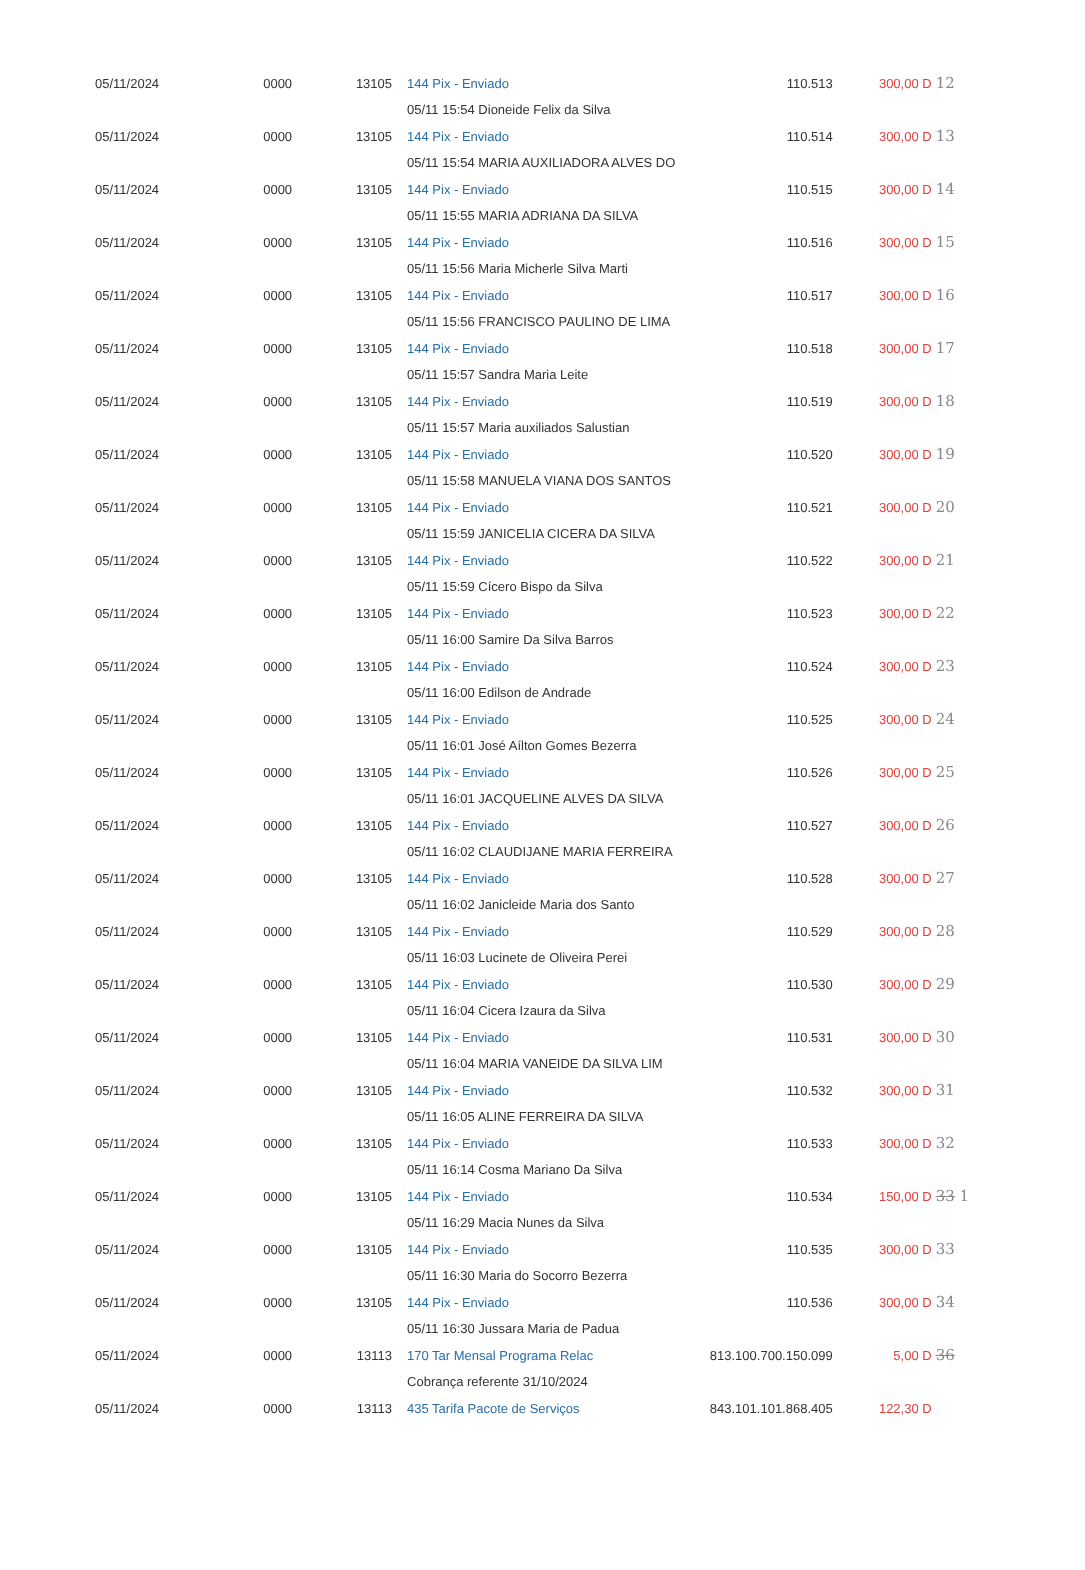| 05/11/2024 | 0000 | 13105 | 144 Pix - Enviado | 110.513 | 300,00 D | 12 |
| | | | 05/11 15:54 Dioneide Felix da Silva | | | |
| 05/11/2024 | 0000 | 13105 | 144 Pix - Enviado | 110.514 | 300,00 D | 13 |
| | | | 05/11 15:54 MARIA AUXILIADORA ALVES DO | | | |
| 05/11/2024 | 0000 | 13105 | 144 Pix - Enviado | 110.515 | 300,00 D | 14 |
| | | | 05/11 15:55 MARIA ADRIANA DA SILVA | | | |
| 05/11/2024 | 0000 | 13105 | 144 Pix - Enviado | 110.516 | 300,00 D | 15 |
| | | | 05/11 15:56 Maria Micherle Silva Marti | | | |
| 05/11/2024 | 0000 | 13105 | 144 Pix - Enviado | 110.517 | 300,00 D | 16 |
| | | | 05/11 15:56 FRANCISCO PAULINO DE LIMA | | | |
| 05/11/2024 | 0000 | 13105 | 144 Pix - Enviado | 110.518 | 300,00 D | 17 |
| | | | 05/11 15:57 Sandra Maria Leite | | | |
| 05/11/2024 | 0000 | 13105 | 144 Pix - Enviado | 110.519 | 300,00 D | 18 |
| | | | 05/11 15:57 Maria auxiliados Salustian | | | |
| 05/11/2024 | 0000 | 13105 | 144 Pix - Enviado | 110.520 | 300,00 D | 19 |
| | | | 05/11 15:58 MANUELA VIANA DOS SANTOS | | | |
| 05/11/2024 | 0000 | 13105 | 144 Pix - Enviado | 110.521 | 300,00 D | 20 |
| | | | 05/11 15:59 JANICELIA CICERA DA SILVA | | | |
| 05/11/2024 | 0000 | 13105 | 144 Pix - Enviado | 110.522 | 300,00 D | 21 |
| | | | 05/11 15:59 Cícero Bispo da Silva | | | |
| 05/11/2024 | 0000 | 13105 | 144 Pix - Enviado | 110.523 | 300,00 D | 22 |
| | | | 05/11 16:00 Samire Da Silva Barros | | | |
| 05/11/2024 | 0000 | 13105 | 144 Pix - Enviado | 110.524 | 300,00 D | 23 |
| | | | 05/11 16:00 Edilson de Andrade | | | |
| 05/11/2024 | 0000 | 13105 | 144 Pix - Enviado | 110.525 | 300,00 D | 24 |
| | | | 05/11 16:01 José Aílton Gomes Bezerra | | | |
| 05/11/2024 | 0000 | 13105 | 144 Pix - Enviado | 110.526 | 300,00 D | 25 |
| | | | 05/11 16:01 JACQUELINE ALVES DA SILVA | | | |
| 05/11/2024 | 0000 | 13105 | 144 Pix - Enviado | 110.527 | 300,00 D | 26 |
| | | | 05/11 16:02 CLAUDIJANE MARIA FERREIRA | | | |
| 05/11/2024 | 0000 | 13105 | 144 Pix - Enviado | 110.528 | 300,00 D | 27 |
| | | | 05/11 16:02 Janicleide Maria dos Santo | | | |
| 05/11/2024 | 0000 | 13105 | 144 Pix - Enviado | 110.529 | 300,00 D | 28 |
| | | | 05/11 16:03 Lucinete de Oliveira Perei | | | |
| 05/11/2024 | 0000 | 13105 | 144 Pix - Enviado | 110.530 | 300,00 D | 29 |
| | | | 05/11 16:04 Cicera Izaura da Silva | | | |
| 05/11/2024 | 0000 | 13105 | 144 Pix - Enviado | 110.531 | 300,00 D | 30 |
| | | | 05/11 16:04 MARIA VANEIDE DA SILVA LIM | | | |
| 05/11/2024 | 0000 | 13105 | 144 Pix - Enviado | 110.532 | 300,00 D | 31 |
| | | | 05/11 16:05 ALINE FERREIRA DA SILVA | | | |
| 05/11/2024 | 0000 | 13105 | 144 Pix - Enviado | 110.533 | 300,00 D | 32 |
| | | | 05/11 16:14 Cosma Mariano Da Silva | | | |
| 05/11/2024 | 0000 | 13105 | 144 Pix - Enviado | 110.534 | 150,00 D | 33 1 |
| | | | 05/11 16:29 Macia Nunes da Silva | | | |
| 05/11/2024 | 0000 | 13105 | 144 Pix - Enviado | 110.535 | 300,00 D | 33 |
| | | | 05/11 16:30 Maria do Socorro Bezerra | | | |
| 05/11/2024 | 0000 | 13105 | 144 Pix - Enviado | 110.536 | 300,00 D | 34 |
| | | | 05/11 16:30 Jussara Maria de Padua | | | |
| 05/11/2024 | 0000 | 13113 | 170 Tar Mensal Programa Relac | 813.100.700.150.099 | 5,00 D | 36 |
| | | | Cobrança referente 31/10/2024 | | | |
| 05/11/2024 | 0000 | 13113 | 435 Tarifa Pacote de Serviços | 843.101.101.868.405 | 122,30 D | |